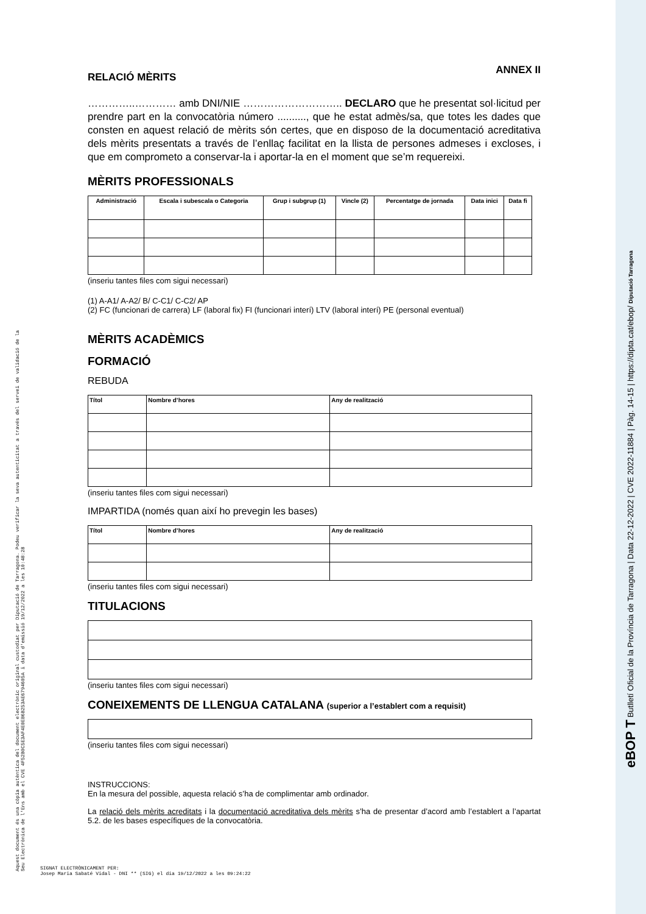Aquest document és una còpia autèntica del document electrònic original custodiat per Diputació de Tarragona. Podeu verificar la seva autenticitat a través del servei de validació de la Seu Electrònica de l'Ens amb el CVE 4F52B0C5E3AF4E0EB6B253AE6794605A i data d'emissió 19/12/2022 a les 10:48:28
ANNEX II
RELACIÓ MÈRITS
…………..………… amb DNI/NIE ……………………….. DECLARO que he presentat sol·licitud per prendre part en la convocatòria número .........., que he estat admès/sa, que totes les dades que consten en aquest relació de mèrits són certes, que en disposo de la documentació acreditativa dels mèrits presentats a través de l’enllaç facilitat en la llista de persones admeses i excloses, i que em comprometo a conservar-la i aportar-la en el moment que se’m requereixi.
MÈRITS PROFESSIONALS
| Administració | Escala i subescala o Categoria | Grup i subgrup (1) | Vincle (2) | Percentatge de jornada | Data inici | Data fi |
| --- | --- | --- | --- | --- | --- | --- |
(inseriu tantes files com sigui necessari)
(1) A-A1/ A-A2/ B/ C-C1/ C-C2/ AP
(2) FC (funcionari de carrera) LF (laboral fix) FI (funcionari interí) LTV (laboral interí) PE (personal eventual)
MÈRITS ACADÈMICS
FORMACIÓ
REBUDA
| Títol | Nombre d’hores | Any de realització |
| --- | --- | --- |
(inseriu tantes files com sigui necessari)
IMPARTIDA (només quan així ho prevegin les bases)
| Títol | Nombre d’hores | Any de realització |
| --- | --- | --- |
(inseriu tantes files com sigui necessari)
TITULACIONS
(inseriu tantes files com sigui necessari)
CONEIXEMENTS DE LLENGUA CATALANA (superior a l’establert com a requisit)
(inseriu tantes files com sigui necessari)
INSTRUCCIONS:
En la mesura del possible, aquesta relació s’ha de complimentar amb ordinador.
La relació dels mèrits acreditats i la documentació acreditativa dels mèrits s’ha de presentar d’acord amb l’establert a l’apartat 5.2. de les bases específiques de la convocatòria.
SIGNAT ELECTRÒNICAMENT PER:
Josep Maria Sabaté Vidal - DNI ** (SIG) el dia 19/12/2022 a les 09:24:22
eBOP T Butlletí Oficial de la Província de Tarragona | Data 22-12-2022 | CVE 2022-11884 | Pàg. 14-15 | https://dipta.cat/ebop/ Diputació Tarragona